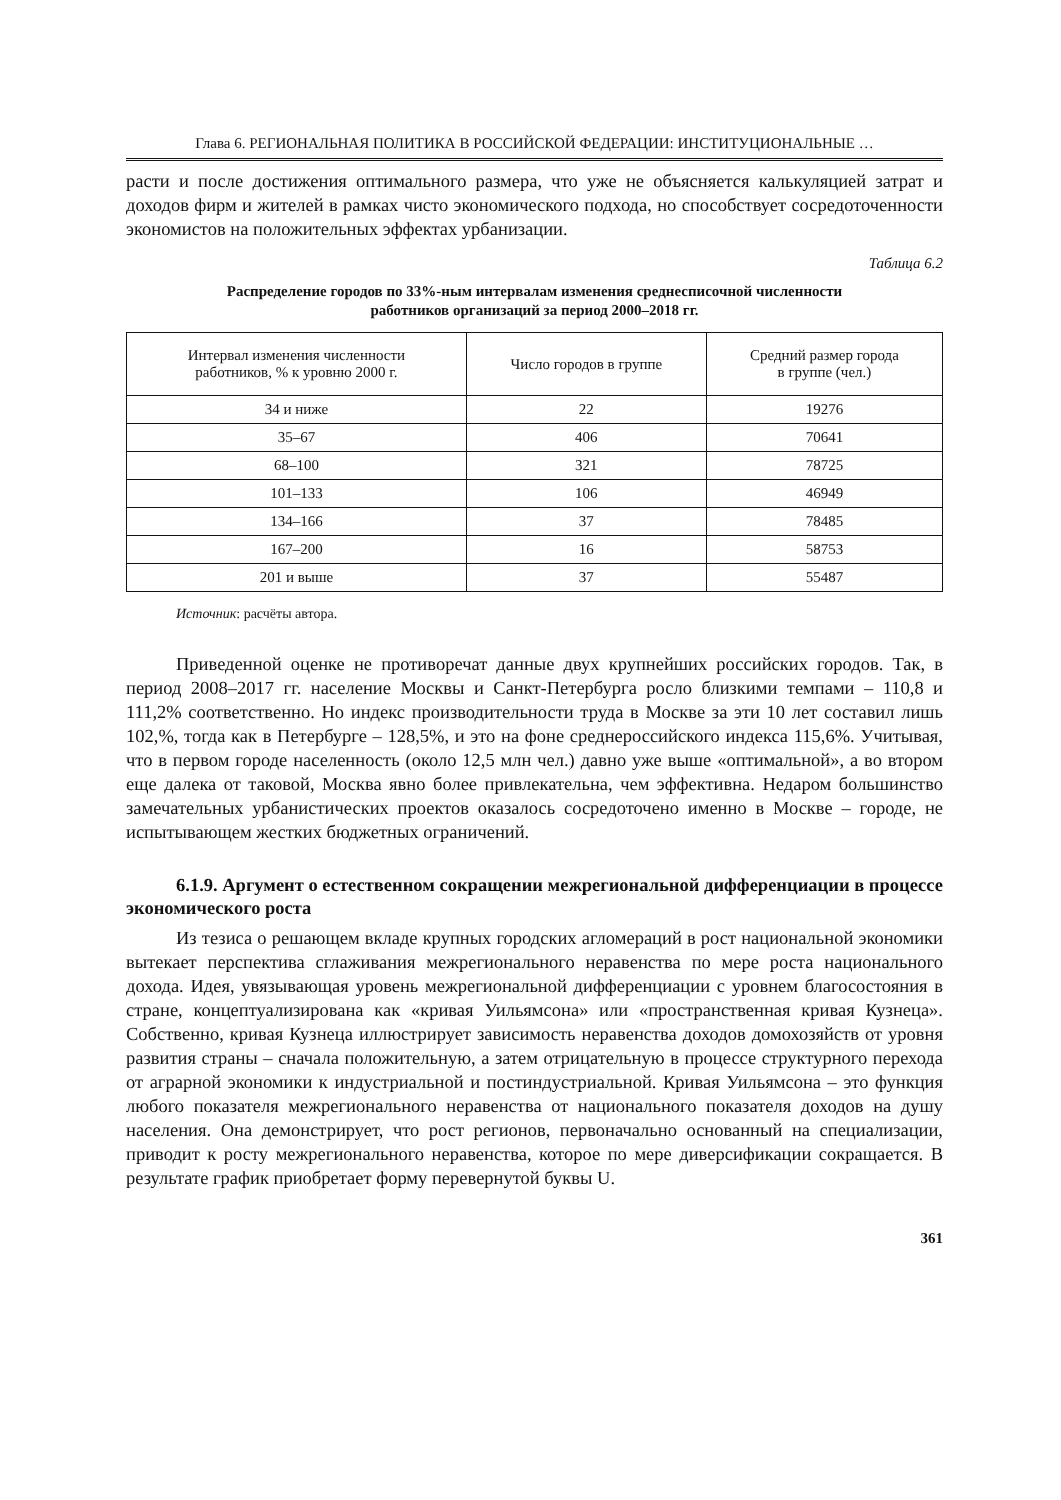Глава 6. РЕГИОНАЛЬНАЯ ПОЛИТИКА В РОССИЙСКОЙ ФЕДЕРАЦИИ: ИНСТИТУЦИОНАЛЬНЫЕ …
расти и после достижения оптимального размера, что уже не объясняется калькуляцией затрат и доходов фирм и жителей в рамках чисто экономического подхода, но способствует сосредоточенности экономистов на положительных эффектах урбанизации.
Таблица 6.2
Распределение городов по 33%-ным интервалам изменения среднесписочной численности
работников организаций за период 2000–2018 гг.
| Интервал изменения численности работников, % к уровню 2000 г. | Число городов в группе | Средний размер города в группе (чел.) |
| --- | --- | --- |
| 34 и ниже | 22 | 19276 |
| 35–67 | 406 | 70641 |
| 68–100 | 321 | 78725 |
| 101–133 | 106 | 46949 |
| 134–166 | 37 | 78485 |
| 167–200 | 16 | 58753 |
| 201 и выше | 37 | 55487 |
Источник: расчёты автора.
Приведенной оценке не противоречат данные двух крупнейших российских городов. Так, в период 2008–2017 гг. население Москвы и Санкт-Петербурга росло близкими темпами – 110,8 и 111,2% соответственно. Но индекс производительности труда в Москве за эти 10 лет составил лишь 102,%, тогда как в Петербурге – 128,5%, и это на фоне среднероссийского индекса 115,6%. Учитывая, что в первом городе населенность (около 12,5 млн чел.) давно уже выше «оптимальной», а во втором еще далека от таковой, Москва явно более привлекательна, чем эффективна. Недаром большинство замечательных урбанистических проектов оказалось сосредоточено именно в Москве – городе, не испытывающем жестких бюджетных ограничений.
6.1.9. Аргумент о естественном сокращении межрегиональной дифференциации в процессе экономического роста
Из тезиса о решающем вкладе крупных городских агломераций в рост национальной экономики вытекает перспектива сглаживания межрегионального неравенства по мере роста национального дохода. Идея, увязывающая уровень межрегиональной дифференциации с уровнем благосостояния в стране, концептуализирована как «кривая Уильямсона» или «пространственная кривая Кузнеца». Собственно, кривая Кузнеца иллюстрирует зависимость неравенства доходов домохозяйств от уровня развития страны – сначала положительную, а затем отрицательную в процессе структурного перехода от аграрной экономики к индустриальной и постиндустриальной. Кривая Уильямсона – это функция любого показателя межрегионального неравенства от национального показателя доходов на душу населения. Она демонстрирует, что рост регионов, первоначально основанный на специализации, приводит к росту межрегионального неравенства, которое по мере диверсификации сокращается. В результате график приобретает форму перевернутой буквы U.
361